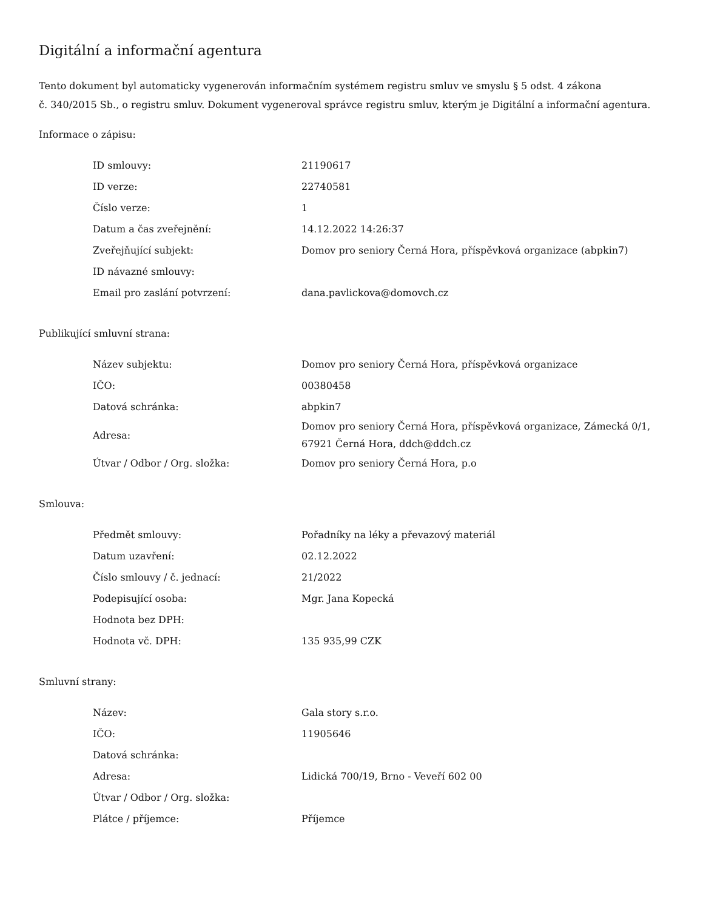Digitální a informační agentura
Tento dokument byl automaticky vygenerován informačním systémem registru smluv ve smyslu § 5 odst. 4 zákona
č. 340/2015 Sb., o registru smluv. Dokument vygeneroval správce registru smluv, kterým je Digitální a informační agentura.
Informace o zápisu:
| ID smlouvy: | 21190617 |
| ID verze: | 22740581 |
| Číslo verze: | 1 |
| Datum a čas zveřejnění: | 14.12.2022 14:26:37 |
| Zveřejňující subjekt: | Domov pro seniory Černá Hora, příspěvková organizace (abpkin7) |
| ID návazné smlouvy: | |
| Email pro zaslání potvrzení: | dana.pavlickova@domovch.cz |
Publikující smluvní strana:
| Název subjektu: | Domov pro seniory Černá Hora, příspěvková organizace |
| IČO: | 00380458 |
| Datová schránka: | abpkin7 |
| Adresa: | Domov pro seniory Černá Hora, příspěvková organizace, Zámecká 0/1, 67921 Černá Hora, ddch@ddch.cz |
| Útvar / Odbor / Org. složka: | Domov pro seniory Černá Hora, p.o |
Smlouva:
| Předmět smlouvy: | Pořadníky na léky a převazový materiál |
| Datum uzavření: | 02.12.2022 |
| Číslo smlouvy / č. jednací: | 21/2022 |
| Podepisující osoba: | Mgr. Jana Kopecká |
| Hodnota bez DPH: | |
| Hodnota vč. DPH: | 135 935,99 CZK |
Smluvní strany:
| Název: | Gala story s.r.o. |
| IČO: | 11905646 |
| Datová schránka: | |
| Adresa: | Lidická 700/19, Brno - Veveří 602 00 |
| Útvar / Odbor / Org. složka: | |
| Plátce / příjemce: | Příjemce |